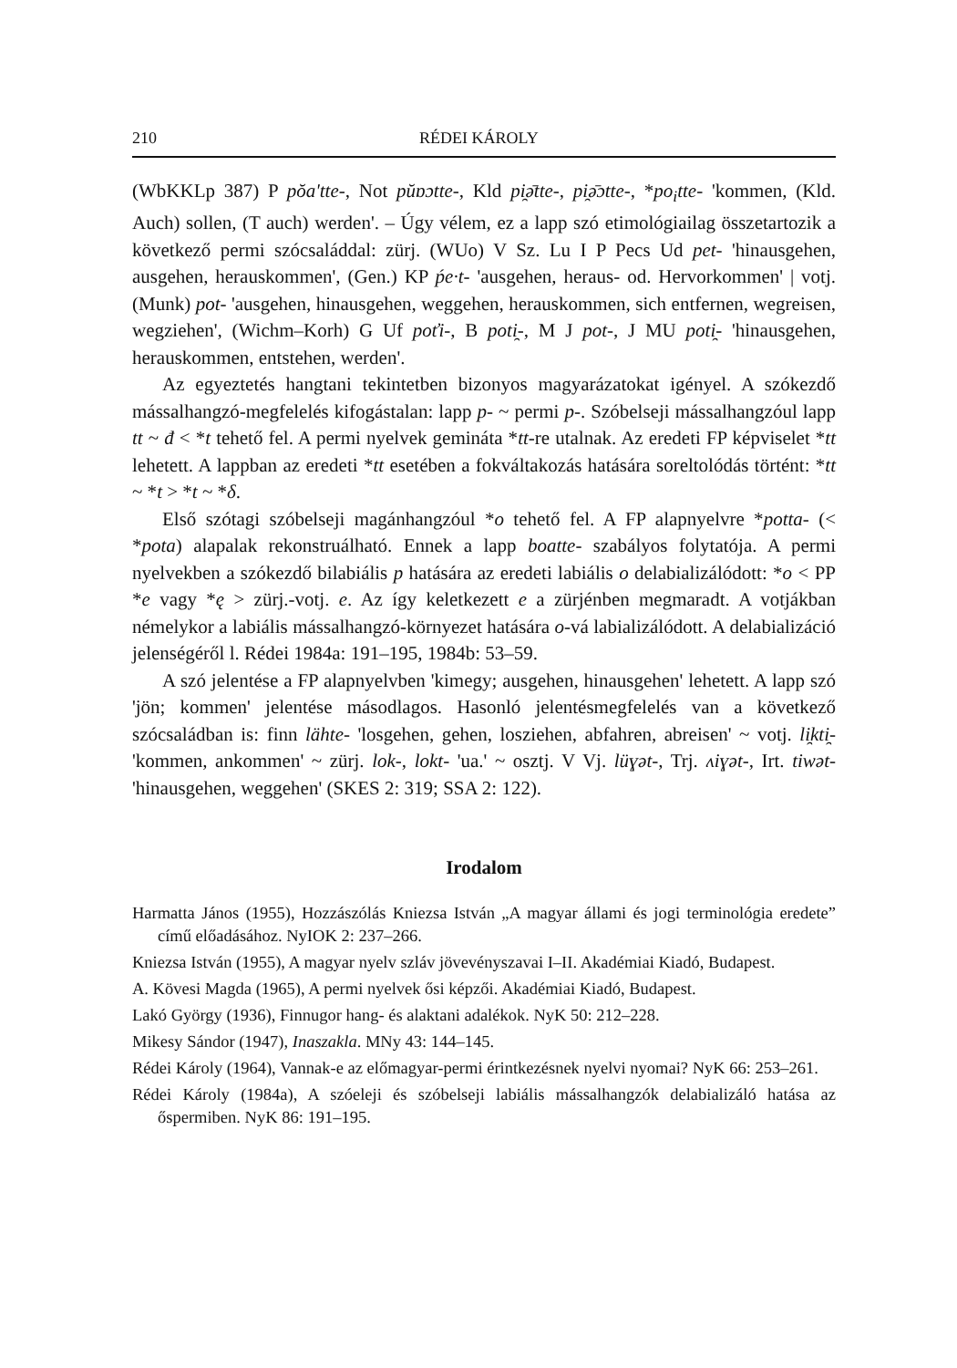210 RÉDEI KÁROLY
(WbKKLp 387) P pŏa'tte-, Not pŭɒɔtte-, Kld pi̯ə̄tte-, pi̯ə̄ɔtte-, *po<sub>i</sub>tte- 'kommen, (Kld. Auch) sollen, (T auch) werden'. – Úgy vélem, ez a lapp szó etimológiailag összetartozik a következő permi szócsaláddal: zürj. (WUo) V Sz. Lu I P Pecs Ud pet- 'hinausgehen, ausgehen, herauskommen', (Gen.) KP ṕe·t- 'ausgehen, heraus- od. Hervorkommen' | votj. (Munk) pot- 'ausgehen, hinausgehen, weggehen, herauskommen, sich entfernen, wegreisen, wegziehen', (Wichm–Korh) G Uf poťi-, B poti̯-, M J pot-, J MU poti̯- 'hinausgehen, herauskommen, entstehen, werden'.
Az egyeztetés hangtani tekintetben bizonyos magyarázatokat igényel. A szókezdő mássalhangzó-megfelelés kifogástalan: lapp p- ~ permi p-. Szóbelseji mássalhangzóul lapp tt ~ đ < *t tehető fel. A permi nyelvek gemináta *tt-re utalnak. Az eredeti FP képviselet *tt lehetett. A lappban az eredeti *tt esetében a fokváltakozás hatására soreltolódás történt: *tt ~ *t > *t ~ *δ.
Első szótagi szóbelseji magánhangzóul *o tehető fel. A FP alapnyelvre *potta- (< *pota) alapalak rekonstruálható. Ennek a lapp boatte- szabályos folytatója. A permi nyelvekben a szókezdő bilabiális p hatására az eredeti labiális o delabializálódott: *o < PP *e vagy *ę > zürj.-votj. e. Az így keletkezett e a zürjénben megmaradt. A votjákban némelykor a labiális mássalhangzó-környezet hatására o-vá labializálódott. A delabializáció jelenségéről l. Rédei 1984a: 191–195, 1984b: 53–59.
A szó jelentése a FP alapnyelvben 'kimegy; ausgehen, hinausgehen' lehetett. A lapp szó 'jön; kommen' jelentése másodlagos. Hasonló jelentésmegfelelés van a következő szócsaládban is: finn lähte- 'losgehen, gehen, losziehen, abfahren, abreisen' ~ votj. li̯kti̯- 'kommen, ankommen' ~ zürj. lok-, lokt- 'ua.' ~ osztj. V Vj. lüɣət-, Trj. ʌiɣət-, Irt. tiwət- 'hinausgehen, weggehen' (SKES 2: 319; SSA 2: 122).
Irodalom
Harmatta János (1955), Hozzászólás Kniezsa István „A magyar állami és jogi terminológia eredete” című előadásához. NyIOK 2: 237–266.
Kniezsa István (1955), A magyar nyelv szláv jövevényszavai I–II. Akadémiai Kiadó, Budapest.
A. Kövesi Magda (1965), A permi nyelvek ősi képzői. Akadémiai Kiadó, Budapest.
Lakó György (1936), Finnugor hang- és alaktani adalékok. NyK 50: 212–228.
Mikesy Sándor (1947), Inaszakla. MNy 43: 144–145.
Rédei Károly (1964), Vannak-e az előmagyar-permi érintkezésnek nyelvi nyomai? NyK 66: 253–261.
Rédei Károly (1984a), A szóeleji és szóbelseji labiális mássalhangzók delabializáló hatása az őspermiben. NyK 86: 191–195.